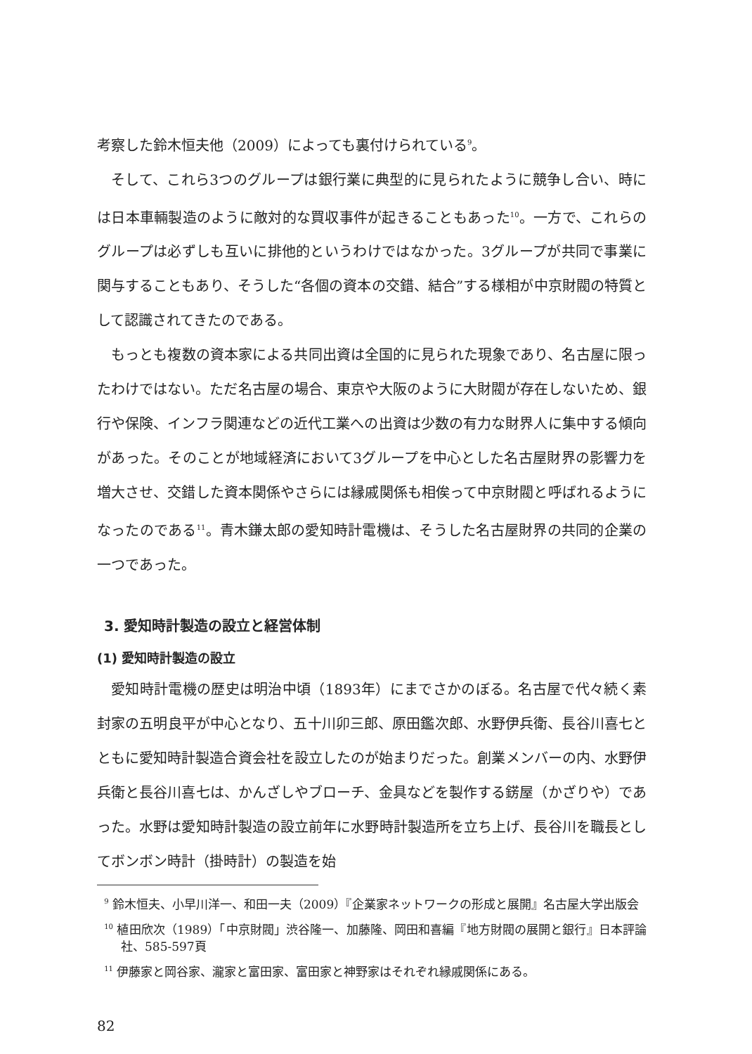考察した鈴木恒夫他（2009）によっても裏付けられている<sup>9</sup>。
そして、これら3つのグループは銀行業に典型的に見られたように競争し合い、時には日本車輛製造のように敵対的な買収事件が起きることもあった<sup>10</sup>。一方で、これらのグループは必ずしも互いに排他的というわけではなかった。3グループが共同で事業に関与することもあり、そうした“各個の資本の交錯、結合”する様相が中京財閥の特質として認識されてきたのである。
もっとも複数の資本家による共同出資は全国的に見られた現象であり、名古屋に限ったわけではない。ただ名古屋の場合、東京や大阪のように大財閥が存在しないため、銀行や保険、インフラ関連などの近代工業への出資は少数の有力な財界人に集中する傾向があった。そのことが地域経済において3グループを中心とした名古屋財界の影響力を増大させ、交錯した資本関係やさらには縁戚関係も相俟って中京財閥と呼ばれるようになったのである<sup>11</sup>。青木鎌太郎の愛知時計電機は、そうした名古屋財界の共同的企業の一つであった。
3. 愛知時計製造の設立と経営体制
(1) 愛知時計製造の設立
愛知時計電機の歴史は明治中頃（1893年）にまでさかのぼる。名古屋で代々続く素封家の五明良平が中心となり、五十川卯三郎、原田鑑次郎、水野伊兵衛、長谷川喜七とともに愛知時計製造合資会社を設立したのが始まりだった。創業メンバーの内、水野伊兵衛と長谷川喜七は、かんざしやブローチ、金具などを製作する錺屋（かざりや）であった。水野は愛知時計製造の設立前年に水野時計製造所を立ち上げ、長谷川を職長としてボンボン時計（掛時計）の製造を始
<sup>9</sup> 鈴木恒夫、小早川洋一、和田一夫（2009）『企業家ネットワークの形成と展開』名古屋大学出版会
<sup>10</sup> 植田欣次（1989）「中京財閥」渋谷隆一、加藤隆、岡田和喜編『地方財閥の展開と銀行』日本評論社、585-597頁
<sup>11</sup> 伊藤家と岡谷家、瀧家と富田家、富田家と神野家はそれぞれ縁戚関係にある。
82